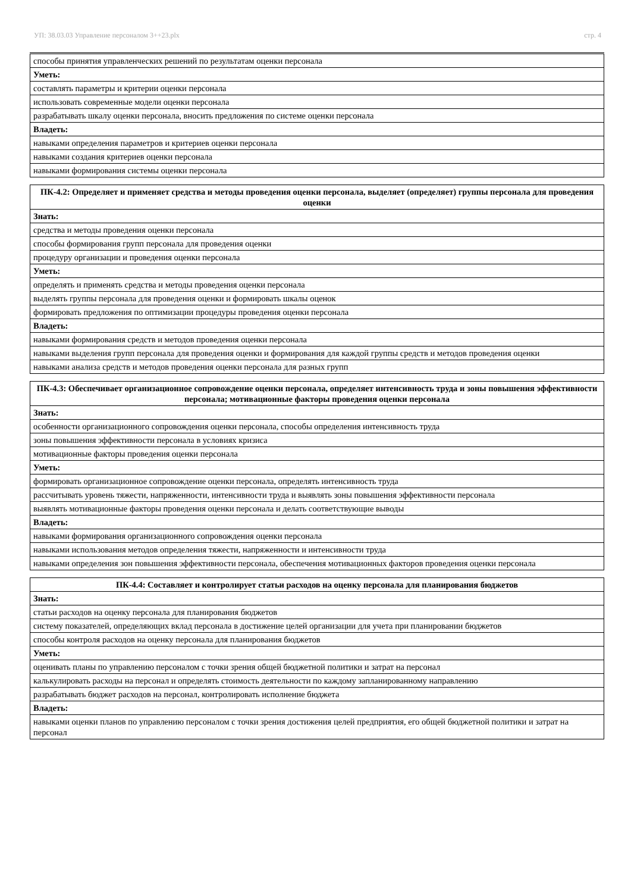УП: 38.03.03 Управление персоналом 3++23.plx стр. 4
| способы принятия управленческих решений по результатам оценки персонала |
| Уметь: |
| составлять параметры и критерии оценки персонала |
| использовать современные модели оценки персонала |
| разрабатывать шкалу оценки персонала, вносить предложения по системе оценки персонала |
| Владеть: |
| навыками определения параметров и критериев оценки персонала |
| навыками создания критериев оценки персонала |
| навыками формирования системы оценки персонала |
| ПК-4.2: Определяет и применяет средства и методы проведения оценки персонала, выделяет (определяет) группы персонала для проведения оценки |
| --- |
| Знать: |
| средства и методы проведения оценки персонала |
| способы формирования групп персонала для проведения оценки |
| процедуру организации и проведения оценки персонала |
| Уметь: |
| определять и применять средства и методы проведения оценки персонала |
| выделять группы персонала для проведения оценки и формировать шкалы оценок |
| формировать предложения по оптимизации процедуры проведения оценки персонала |
| Владеть: |
| навыками формирования средств и методов проведения оценки персонала |
| навыками выделения групп персонала для проведения оценки и формирования для каждой группы средств и методов проведения оценки |
| навыками анализа средств и методов проведения оценки персонала для разных групп |
| ПК-4.3: Обеспечивает организационное сопровождение оценки персонала, определяет интенсивность труда и зоны повышения эффективности персонала; мотивационные факторы проведения оценки персонала |
| --- |
| Знать: |
| особенности организационного сопровождения оценки персонала, способы определения интенсивность труда |
| зоны повышения эффективности персонала в условиях кризиса |
| мотивационные факторы проведения оценки персонала |
| Уметь: |
| формировать организационное сопровождение оценки персонала, определять интенсивность труда |
| рассчитывать уровень тяжести, напряженности, интенсивности труда и выявлять зоны повышения эффективности персонала |
| выявлять мотивационные факторы проведения оценки персонала и делать соответствующие выводы |
| Владеть: |
| навыками формирования организационного сопровождения оценки персонала |
| навыками использования методов определения тяжести, напряженности и интенсивности труда |
| навыками определения зон повышения эффективности персонала, обеспечения мотивационных факторов проведения оценки персонала |
| ПК-4.4: Составляет и контролирует статьи расходов на оценку персонала для планирования бюджетов |
| --- |
| Знать: |
| статьи расходов на оценку персонала для планирования бюджетов |
| систему показателей, определяющих вклад персонала в достижение целей организации для учета при планировании бюджетов |
| способы контроля расходов на оценку персонала для планирования бюджетов |
| Уметь: |
| оценивать планы по управлению персоналом с точки зрения общей бюджетной политики и затрат на персонал |
| калькулировать расходы на персонал и определять стоимость деятельности по каждому запланированному направлению |
| разрабатывать бюджет расходов на персонал, контролировать исполнение бюджета |
| Владеть: |
| навыками оценки планов по управлению персоналом с точки зрения достижения целей предприятия, его общей бюджетной политики и затрат на персонал |